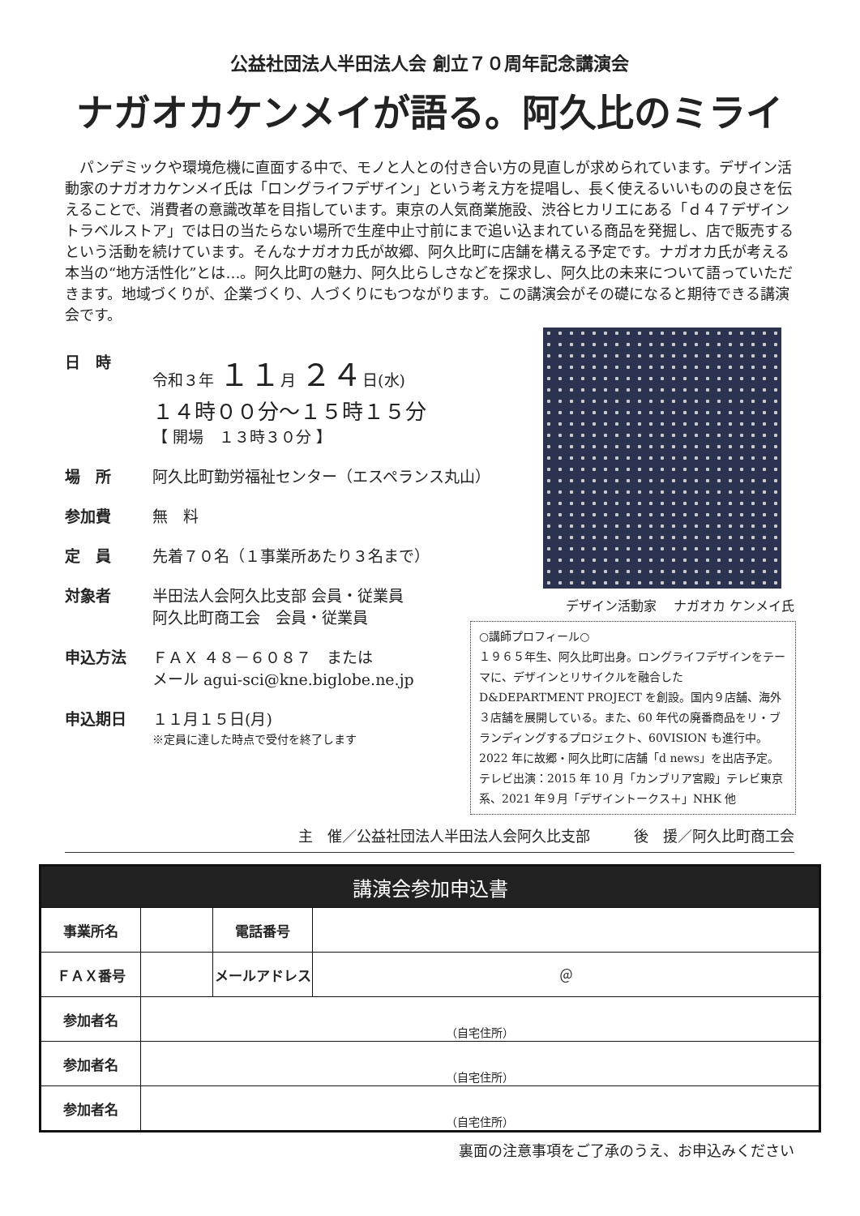公益社団法人半田法人会 創立７０周年記念講演会
ナガオカケンメイが語る。阿久比のミライ
パンデミックや環境危機に直面する中で、モノと人との付き合い方の見直しが求められています。デザイン活動家のナガオカケンメイ氏は「ロングライフデザイン」という考え方を提唱し、長く使えるいいものの良さを伝えることで、消費者の意識改革を目指しています。東京の人気商業施設、渋谷ヒカリエにある「ｄ４７デザイントラベルストア」では日の当たらない場所で生産中止寸前にまで追い込まれている商品を発掘し、店で販売するという活動を続けています。そんなナガオカ氏が故郷、阿久比町に店舗を構える予定です。ナガオカ氏が考える本当の“地方活性化”とは…。阿久比町の魅力、阿久比らしさなどを探求し、阿久比の未来について語っていただきます。地域づくりが、企業づくり、人づくりにもつながります。この講演会がその礎になると期待できる講演会です。
日　時 令和３年 １１月 ２４日(水)
１４時００分～１５時１５分
【 開場　１３時３０分 】
場　所 阿久比町勤労福祉センター（エスペランス丸山）
参加費 無　料
定　員 先着７０名（１事業所あたり３名まで）
対象者 半田法人会阿久比支部 会員・従業員
阿久比町商工会　会員・従業員
申込方法 ＦＡＸ ４８－６０８７　または
メール agui-sci@kne.biglobe.ne.jp
申込期日 １１月１５日(月)
※定員に達した時点で受付を終了します
デザイン活動家　 ナガオカ ケンメイ氏
○講師プロフィール○
１９６５年生、阿久比町出身。ロングライフデザインをテーマに、デザインとリサイクルを融合したD&DEPARTMENT PROJECT を創設。国内９店舗、海外３店舗を展開している。また、60 年代の廃番商品をリ・ブランディングするプロジェクト、60VISION も進行中。2022 年に故郷・阿久比町に店舗「d news」を出店予定。テレビ出演：2015 年 10 月「カンブリア宮殿」テレビ東京系、2021 年９月「デザイントークス＋」NHK 他
主　催／公益社団法人半田法人会阿久比支部　　　後　援／阿久比町商工会
| 講演会参加申込書 | | | |
| --- | --- | --- | --- |
| 事業所名 | | 電話番号 | |
| ＦＡＸ番号 | | メールアドレス | ＠ |
| 参加者名 | （自宅住所） | | |
| 参加者名 | （自宅住所） | | |
| 参加者名 | （自宅住所） | | |
裏面の注意事項をご了承のうえ、お申込みください